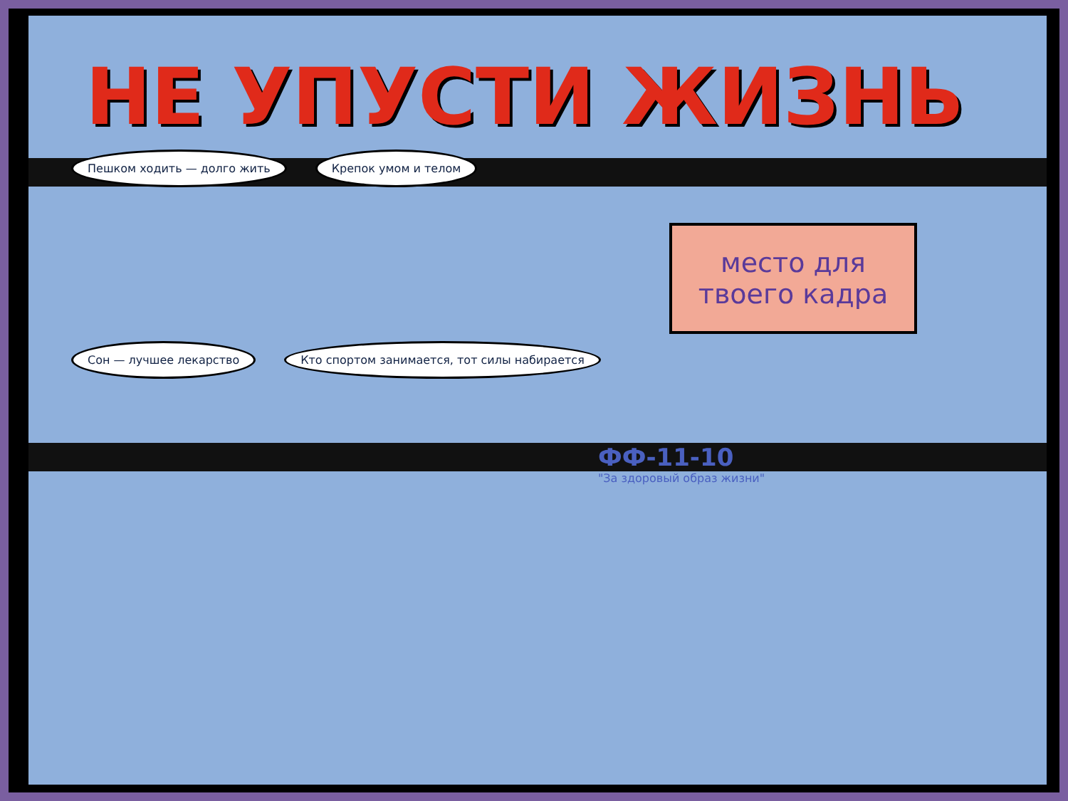НЕ УПУСТИ ЖИЗНЬ
Пешком ходить — долго жить Крепок умом и телом
место для твоего кадра
Сон — лучшее лекарство Кто спортом занимается, тот силы набирается
ФФ-11-10
"За здоровый образ жизни"